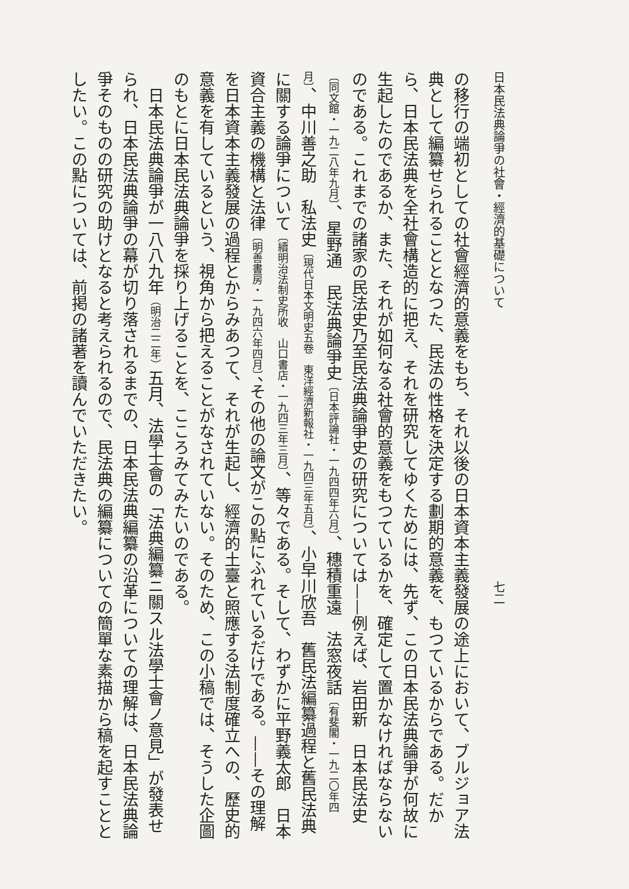日本民法典論爭の社會・經濟的基礎について　　　　　　　　　　　　　　　　　　　　　　　七二
の移行の端初としての社會經濟的意義をもち、それ以後の日本資本主義發展の途上において、ブルジョア法典として編纂せられることとなつた、民法の性格を決定する劃期的意義を、もつているからである。だから、日本民法典を全社會構造的に把え、それを研究してゆくためには、先ず、この日本民法典論爭が何故に生起したのであるか、また、それが如何なる社會的意義をもつているかを、確定して置かなければならないのである。これまでの諸家の民法史乃至民法典論爭史の研究については——例えば、岩田新　日本民法史〔同文館・一九二八年九月〕、星野通　民法典論爭史〔日本評論社・一九四四年六月〕、穗積重遠　法窓夜話〔有斐閣・一九二〇年四月〕、中川善之助　私法史〔現代日本文明史五卷　東洋經濟新報社・一九四三年五月〕、小早川欣吾　舊民法編纂過程と舊民法典に關する論爭について〔續明治法制史所收　山口書店・一九四三年三月〕、等々である。そして、わずかに平野義太郎　日本資合主義の機構と法律〔明善書房・一九四六年四月〕、その他の論文がこの點にふれているだけである。——その理解を日本資本主義發展の過程とからみあつて、それが生起し、經濟的土臺と照應する法制度確立への、歷史的意義を有しているという、視角から把えることがなされていない。そのため、この小稿では、そうした企圖のもとに日本民法典論爭を採り上げることを、こころみてみたいのである。
　日本民法典論爭が一八八九年（明治二二年）五月、法學士會の「法典編纂ニ關スル法學士會ノ意見」が發表せられ、日本民法典論爭の幕が切り落されるまでの、日本民法典編纂の沿革についての理解は、日本民法典論爭そのものの研究の助けとなると考えられるので、民法典の編纂についての簡單な素描から稿を起すこととしたい。この點については、前掲の諸著を讀んでいただきたい。